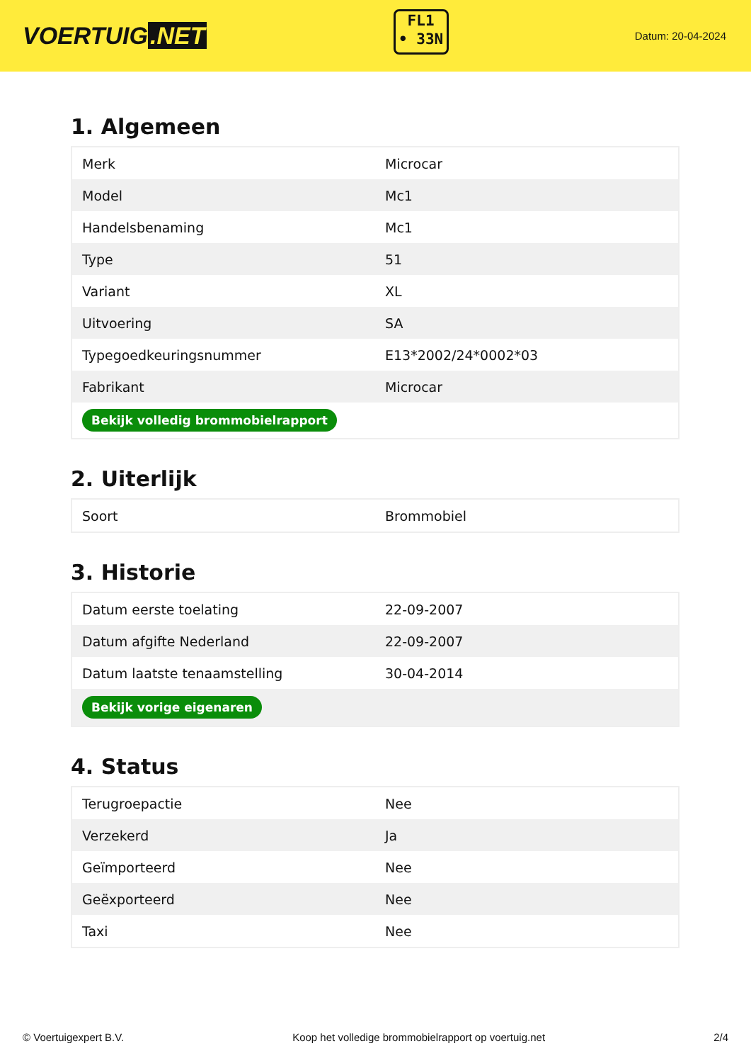VOERTUIG.NET
FL1
• 33N
Datum: 20-04-2024
1. Algemeen
| Merk | Microcar |
| Model | Mc1 |
| Handelsbenaming | Mc1 |
| Type | 51 |
| Variant | XL |
| Uitvoering | SA |
| Typegoedkeuringsnummer | E13*2002/24*0002*03 |
| Fabrikant | Microcar |
| Bekijk volledig brommobielrapport | |
2. Uiterlijk
| Soort | Brommobiel |
3. Historie
| Datum eerste toelating | 22-09-2007 |
| Datum afgifte Nederland | 22-09-2007 |
| Datum laatste tenaamstelling | 30-04-2014 |
| Bekijk vorige eigenaren | |
4. Status
| Terugroepactie | Nee |
| Verzekerd | Ja |
| Geïmporteerd | Nee |
| Geëxporteerd | Nee |
| Taxi | Nee |
© Voertuigexpert B.V. Koop het volledige brommobielrapport op voertuig.net 2/4